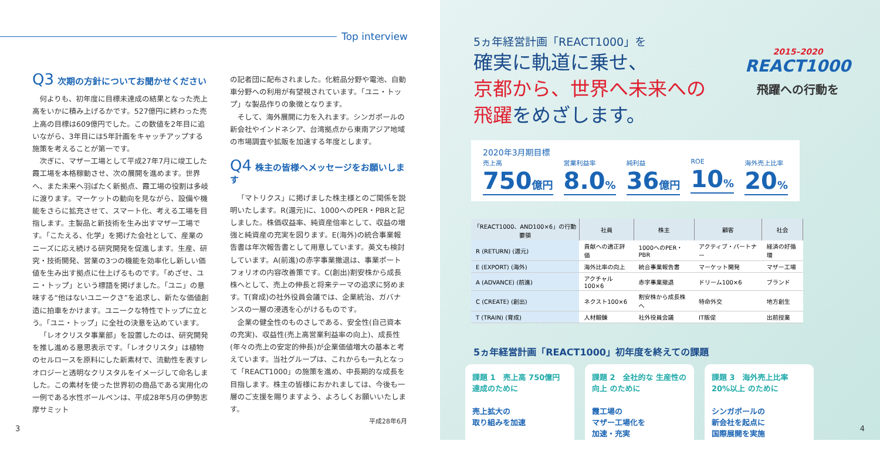Top interview
Q3 次期の方針についてお聞かせください
何よりも、初年度に目標未達成の結果となった売上高をいかに積み上げるかです。527億円に終わった売上高の目標は609億円でした。この数値を2年目に追いながら、3年目には5年計画をキャッチアップする施策を考えることが第一です。
次ぎに、マザー工場として平成27年7月に竣工した霞工場を本格稼動させ、次の展開を進めます。世界へ、また未来へ羽ばたく新拠点、霞工場の役割は多岐に渡ります。マーケットの動向を見ながら、設備や機能をさらに拡充させて、スマート化、考える工場を目指します。主製品と新技術を生み出すマザー工場です。「こたえる、化学」を掲げた会社として、産業のニーズに応え続ける研究開発を促進します。生産、研究・技術開発、営業の3つの機能を効率化し新しい価値を生み出す拠点に仕上げるものです。「めざせ、ユニ・トップ」という標語を掲げました。「ユニ」の意味する“他はないユニークさ”を追求し、新たな価値創造に拍車をかけます。ユニークな特性でトップに立とう。「ユニ・トップ」に全社の決意を込めています。
「レオクリスタ事業部」を設置したのは、研究開発を推し進める意思表示です。「レオクリスタ」は植物のセルロースを原料にした新素材で、流動性を表すレオロジーと透明なクリスタルをイメージして命名しました。この素材を使った世界初の商品である実用化の一例である水性ボールペンは、平成28年5月の伊勢志摩サミット
の記者団に配布されました。化粧品分野や電池、自動車分野への利用が有望視されています。「ユニ・トップ」な製品作りの象徴となります。
そして、海外展開に力を入れます。シンガポールの新会社やインドネシア、台湾拠点から東南アジア地域の市場調査や拡販を加速する年度とします。
Q4 株主の皆様へメッセージをお願いします
「マトリクス」に掲げました株主様とのご関係を説明いたします。R(還元)に、1000へのPER・PBRと記しました。株価収益率、純資産倍率として、収益の増強と純資産の充実を図ります。E(海外)の統合事業報告書は年次報告書として用意しています。英文も検討しています。A(前進)の赤字事業撤退は、事業ポートフォリオの内容改善策です。C(創出)割安株から成長株へとして、売上の伸長と将来テーマの追求に努めます。T(育成)の社外役員会議では、企業統治、ガバナンスの一層の浸透を心がけるものです。
企業の健全性のものさしである、安全性(自己資本の充実)、収益性(売上高営業利益率の向上)、成長性(年々の売上の安定的伸長)が企業価値増大の基本と考えています。当社グループは、これからも一丸となって「REACT1000」の施策を進め、中長期的な成長を目指します。株主の皆様におかれましては、今後も一層のご支援を賜りますよう、よろしくお願いいたします。
平成28年6月
3
2015–2020
REACT1000
飛躍への行動を
5ヵ年経営計画「REACT1000」を
確実に軌道に乗せ、
京都から、世界へ未来への
飛躍をめざします。
2020年3月期目標
売上高
750億円
営業利益率
8.0%
純利益
36億円
ROE
10%
海外売上比率
20%
| 「REACT1000、AND100×6」の行動要領 | 社員 | 株主 | 顧客 | 社会 |
| --- | --- | --- | --- | --- |
| R (RETURN) (還元) | 貢献への適正評価 | 1000へのPER・PBR | アクティブ・パートナー | 経済の好循環 |
| E (EXPORT) (海外) | 海外比率の向上 | 統合事業報告書 | マーケット開発 | マザー工場 |
| A (ADVANCE) (前進) | アクチャル100×6 | 赤字事業撤退 | ドリーム100×6 | ブランド |
| C (CREATE) (創出) | ネクスト100×6 | 割安株から成長株へ | 特命外交 | 地方創生 |
| T (TRAIN) (育成) | 人材鍛錬 | 社外役員会議 | IT販促 | 出前授業 |
5ヵ年経営計画「REACT1000」初年度を終えての課題
課題 1　売上高 750億円 達成のために
売上拡大の
取り組みを加速
課題 2　全社的な 生産性の向上 のために
霞工場の
マザー工場化を
加速・充実
課題 3　海外売上比率 20%以上 のために
シンガポールの
新会社を起点に
国際展開を実施
4